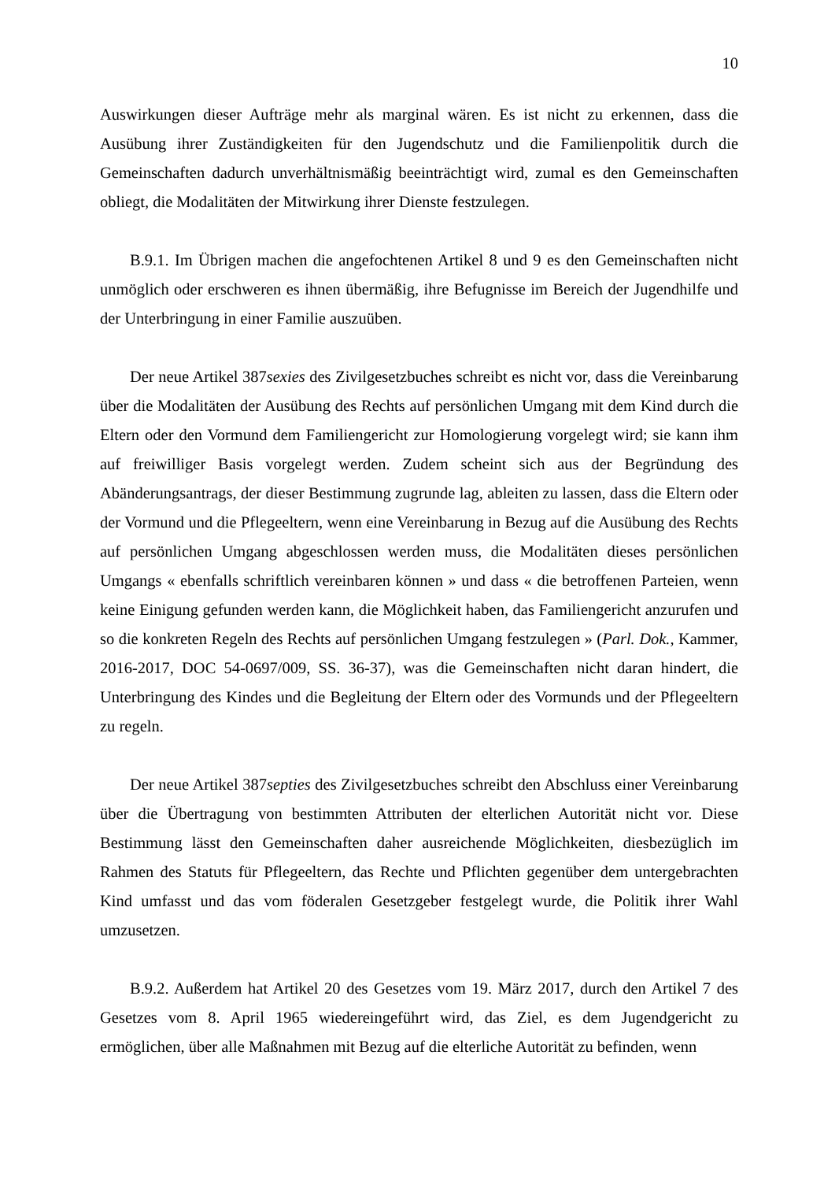10
Auswirkungen dieser Aufträge mehr als marginal wären. Es ist nicht zu erkennen, dass die Ausübung ihrer Zuständigkeiten für den Jugendschutz und die Familienpolitik durch die Gemeinschaften dadurch unverhältnismäßig beeinträchtigt wird, zumal es den Gemeinschaften obliegt, die Modalitäten der Mitwirkung ihrer Dienste festzulegen.
B.9.1. Im Übrigen machen die angefochtenen Artikel 8 und 9 es den Gemeinschaften nicht unmöglich oder erschweren es ihnen übermäßig, ihre Befugnisse im Bereich der Jugendhilfe und der Unterbringung in einer Familie auszuüben.
Der neue Artikel 387sexies des Zivilgesetzbuches schreibt es nicht vor, dass die Vereinbarung über die Modalitäten der Ausübung des Rechts auf persönlichen Umgang mit dem Kind durch die Eltern oder den Vormund dem Familiengericht zur Homologierung vorgelegt wird; sie kann ihm auf freiwilliger Basis vorgelegt werden. Zudem scheint sich aus der Begründung des Abänderungsantrags, der dieser Bestimmung zugrunde lag, ableiten zu lassen, dass die Eltern oder der Vormund und die Pflegeeltern, wenn eine Vereinbarung in Bezug auf die Ausübung des Rechts auf persönlichen Umgang abgeschlossen werden muss, die Modalitäten dieses persönlichen Umgangs « ebenfalls schriftlich vereinbaren können » und dass « die betroffenen Parteien, wenn keine Einigung gefunden werden kann, die Möglichkeit haben, das Familiengericht anzurufen und so die konkreten Regeln des Rechts auf persönlichen Umgang festzulegen » (Parl. Dok., Kammer, 2016-2017, DOC 54-0697/009, SS. 36-37), was die Gemeinschaften nicht daran hindert, die Unterbringung des Kindes und die Begleitung der Eltern oder des Vormunds und der Pflegeeltern zu regeln.
Der neue Artikel 387septies des Zivilgesetzbuches schreibt den Abschluss einer Vereinbarung über die Übertragung von bestimmten Attributen der elterlichen Autorität nicht vor. Diese Bestimmung lässt den Gemeinschaften daher ausreichende Möglichkeiten, diesbezüglich im Rahmen des Statuts für Pflegeeltern, das Rechte und Pflichten gegenüber dem untergebrachten Kind umfasst und das vom föderalen Gesetzgeber festgelegt wurde, die Politik ihrer Wahl umzusetzen.
B.9.2. Außerdem hat Artikel 20 des Gesetzes vom 19. März 2017, durch den Artikel 7 des Gesetzes vom 8. April 1965 wiedereingeführt wird, das Ziel, es dem Jugendgericht zu ermöglichen, über alle Maßnahmen mit Bezug auf die elterliche Autorität zu befinden, wenn